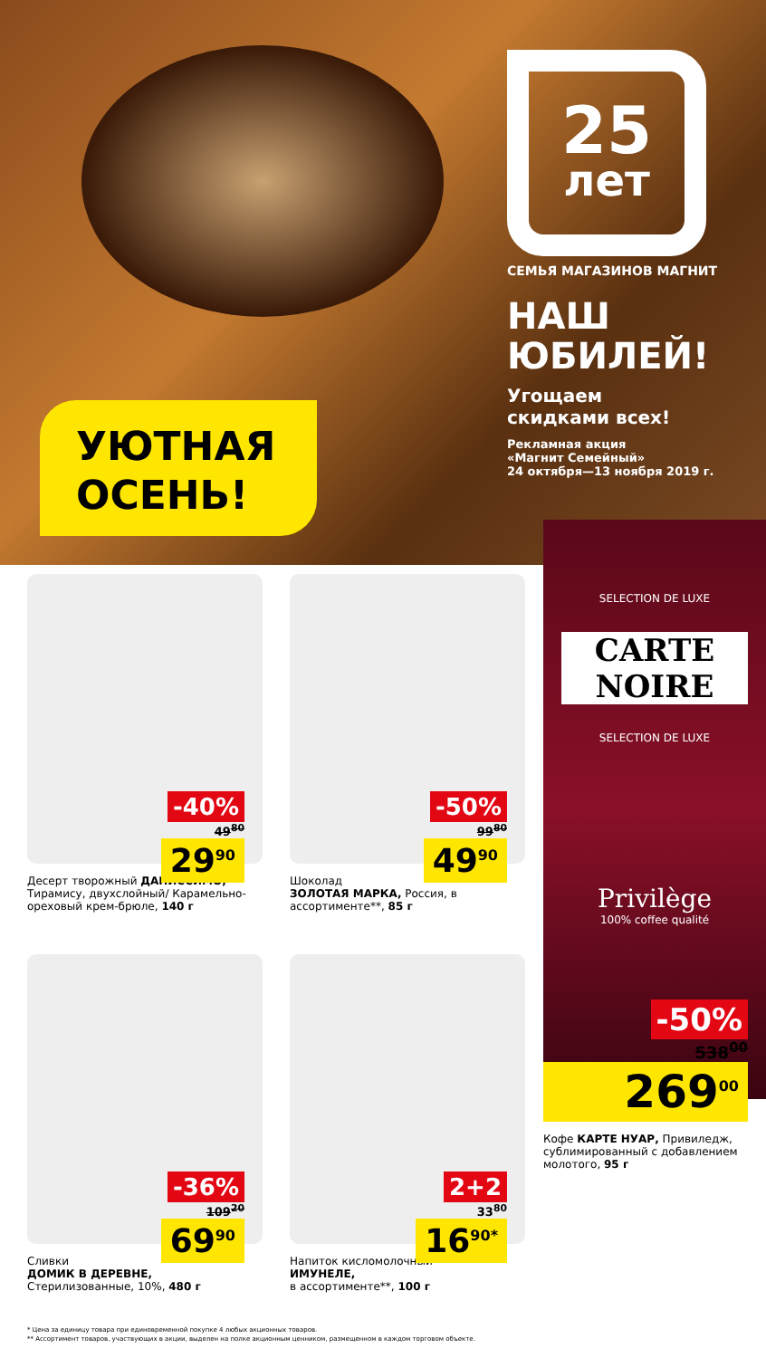УЮТНАЯ
ОСЕНЬ!
25
лет
СЕМЬЯ МАГАЗИНОВ МАГНИТ
НАШ
ЮБИЛЕЙ!
Угощаем
скидками всех!
Рекламная акция
«Магнит Семейный»
24 октября—13 ноября 2019 г.
-40%
49<sup>80</sup>
29<sup>90</sup>
Десерт творожный ДАНИССИМО, Тирамису, двухслойный/ Карамельно-ореховый крем-брюле, 140 г
-50%
99<sup>80</sup>
49<sup>90</sup>
Шоколад
ЗОЛОТАЯ МАРКА, Россия, в ассортименте**, 85 г
-36%
109<sup>20</sup>
69<sup>90</sup>
Сливки
ДОМИК В ДЕРЕВНЕ,
Стерилизованные, 10%, 480 г
2+2
33<sup>80</sup>
16<sup>90*</sup>
Напиток кисломолочный
ИМУНЕЛЕ,
в ассортименте**, 100 г
SELECTION DE LUXE
CARTE NOIRE
SELECTION DE LUXE
Privilège
100% coffee qualité
-50%
538<sup>00</sup>
269<sup>00</sup>
Кофе КАРТЕ НУАР, Привиледж, сублимированный с добавлением молотого, 95 г
* Цена за единицу товара при единовременной покупке 4 любых акционных товаров.
** Ассортимент товаров, участвующих в акции, выделен на полке акционным ценником, размещенном в каждом торговом объекте.